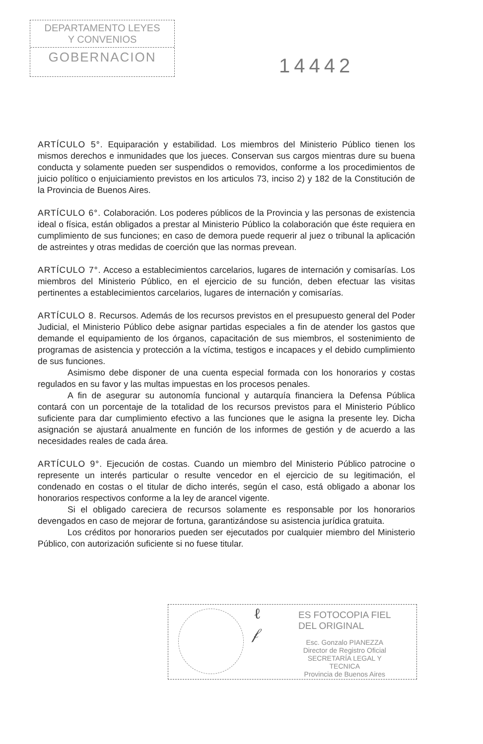DEPARTAMENTO LEYES
Y CONVENIOS
GOBERNACION
14442
ARTÍCULO 5°. Equiparación y estabilidad. Los miembros del Ministerio Público tienen los mismos derechos e inmunidades que los jueces. Conservan sus cargos mientras dure su buena conducta y solamente pueden ser suspendidos o removidos, conforme a los procedimientos de juicio político o enjuiciamiento previstos en los articulos 73, inciso 2) y 182 de la Constitución de la Provincia de Buenos Aires.
ARTÍCULO 6°. Colaboración. Los poderes públicos de la Provincia y las personas de existencia ideal o física, están obligados a prestar al Ministerio Público la colaboración que éste requiera en cumplimiento de sus funciones; en caso de demora puede requerir al juez o tribunal la aplicación de astreintes y otras medidas de coerción que las normas prevean.
ARTÍCULO 7°. Acceso a establecimientos carcelarios, lugares de internación y comisarías. Los miembros del Ministerio Público, en el ejercicio de su función, deben efectuar las visitas pertinentes a establecimientos carcelarios, lugares de internación y comisarías.
ARTÍCULO 8. Recursos. Además de los recursos previstos en el presupuesto general del Poder Judicial, el Ministerio Público debe asignar partidas especiales a fin de atender los gastos que demande el equipamiento de los órganos, capacitación de sus miembros, el sostenimiento de programas de asistencia y protección a la víctima, testigos e incapaces y el debido cumplimiento de sus funciones.
Asimismo debe disponer de una cuenta especial formada con los honorarios y costas regulados en su favor y las multas impuestas en los procesos penales.
A fin de asegurar su autonomía funcional y autarquía financiera la Defensa Pública contará con un porcentaje de la totalidad de los recursos previstos para el Ministerio Público suficiente para dar cumplimiento efectivo a las funciones que le asigna la presente ley. Dicha asignación se ajustará anualmente en función de los informes de gestión y de acuerdo a las necesidades reales de cada área.
ARTÍCULO 9°. Ejecución de costas. Cuando un miembro del Ministerio Público patrocine o represente un interés particular o resulte vencedor en el ejercicio de su legitimación, el condenado en costas o el titular de dicho interés, según el caso, está obligado a abonar los honorarios respectivos conforme a la ley de arancel vigente.
Si el obligado careciera de recursos solamente es responsable por los honorarios devengados en caso de mejorar de fortuna, garantizándose su asistencia jurídica gratuita.
Los créditos por honorarios pueden ser ejecutados por cualquier miembro del Ministerio Público, con autorización suficiente si no fuese titular.
ℓ
𝒻
ES FOTOCOPIA FIEL
DEL ORIGINAL
Esc. Gonzalo PIANEZZA
Director de Registro Oficial
SECRETARÍA LEGAL Y
TECNICA
Provincia de Buenos Aires